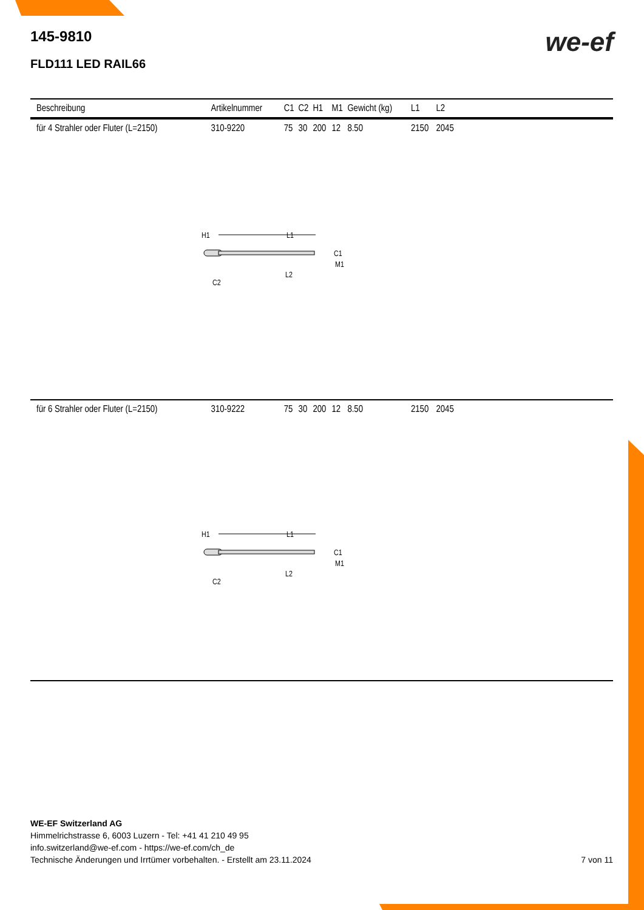we-ef
145-9810
FLD111 LED RAIL66
| Beschreibung | Artikelnummer | C1 | C2 | H1 | M1 | Gewicht (kg) | L1 | L2 | |
| --- | --- | --- | --- | --- | --- | --- | --- | --- | --- |
| für 4 Strahler oder Fluter (L=2150) | 310-9220 | 75 | 30 | 200 | 12 | 8.50 | 2150 | 2045 | |
| H1 L1 C1 M1 L2 C2 | | | | | | | | | |
| für 6 Strahler oder Fluter (L=2150) | 310-9222 | 75 | 30 | 200 | 12 | 8.50 | 2150 | 2045 | |
| H1 L1 C1 M1 L2 C2 | | | | | | | | | |
WE-EF Switzerland AG
Himmelrichstrasse 6, 6003 Luzern - Tel: +41 41 210 49 95
info.switzerland@we-ef.com - https://we-ef.com/ch_de
Technische Änderungen und Irrtümer vorbehalten. - Erstellt am 23.11.2024 7 von 11